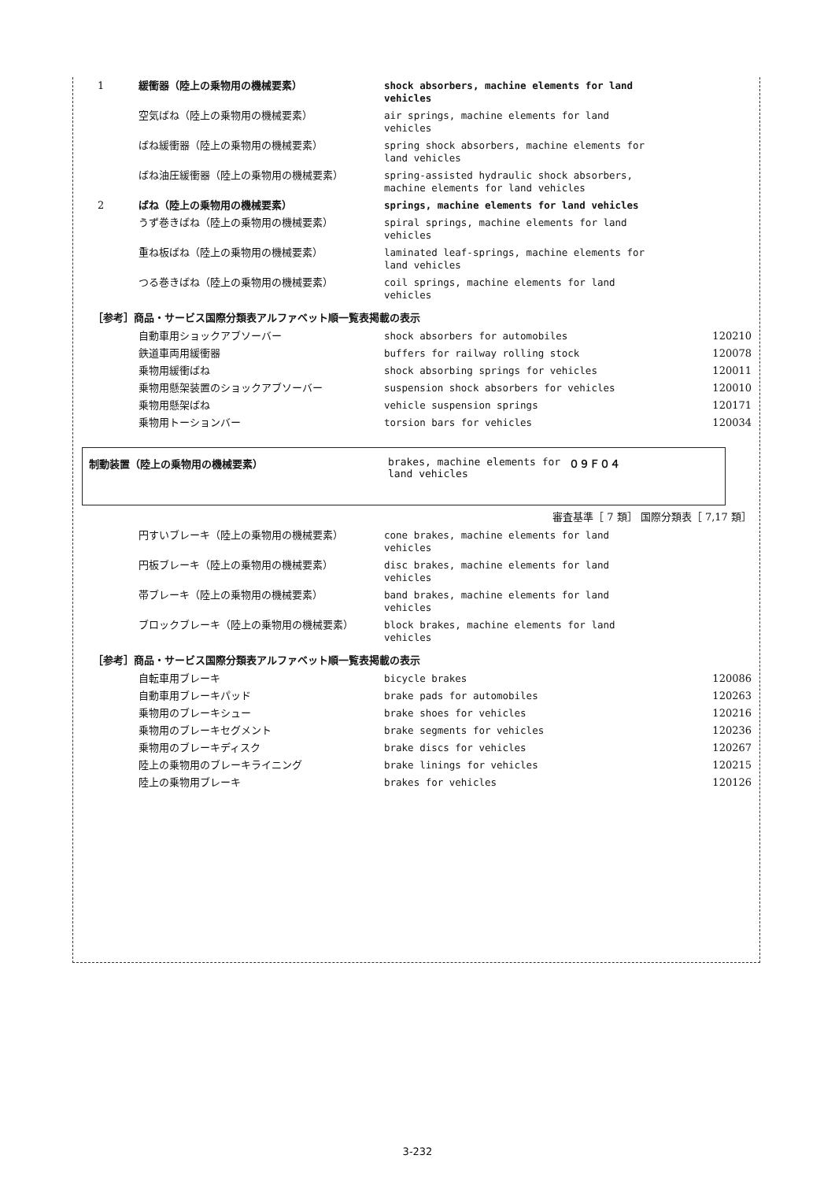| 1 | 緩衝器（陸上の乗物用の機械要素） | shock absorbers, machine elements for land vehicles | |
| | 空気ばね（陸上の乗物用の機械要素） | air springs, machine elements for land vehicles | |
| | ばね緩衝器（陸上の乗物用の機械要素） | spring shock absorbers, machine elements for land vehicles | |
| | ばね油圧緩衝器（陸上の乗物用の機械要素） | spring-assisted hydraulic shock absorbers, machine elements for land vehicles | |
| 2 | ばね（陸上の乗物用の機械要素） | springs, machine elements for land vehicles | |
| | うず巻きばね（陸上の乗物用の機械要素） | spiral springs, machine elements for land vehicles | |
| | 重ね板ばね（陸上の乗物用の機械要素） | laminated leaf-springs, machine elements for land vehicles | |
| | つる巻きばね（陸上の乗物用の機械要素） | coil springs, machine elements for land vehicles | |
| ［参考］商品・サービス国際分類表アルファベット順一覧表掲載の表示 | | | |
| | 自動車用ショックアブソーバー | shock absorbers for automobiles | 120210 |
| | 鉄道車両用緩衝器 | buffers for railway rolling stock | 120078 |
| | 乗物用緩衝ばね | shock absorbing springs for vehicles | 120011 |
| | 乗物用懸架装置のショックアブソーバー | suspension shock absorbers for vehicles | 120010 |
| | 乗物用懸架ばね | vehicle suspension springs | 120171 |
| | 乗物用トーションバー | torsion bars for vehicles | 120034 |
制動装置（陸上の乗物用の機械要素） brakes, machine elements for land vehicles
０９Ｆ０４
審査基準［ 7 類］ 国際分類表［ 7,17 類］
| | 円すいブレーキ（陸上の乗物用の機械要素） | cone brakes, machine elements for land vehicles | |
| | 円板ブレーキ（陸上の乗物用の機械要素） | disc brakes, machine elements for land vehicles | |
| | 帯ブレーキ（陸上の乗物用の機械要素） | band brakes, machine elements for land vehicles | |
| | ブロックブレーキ（陸上の乗物用の機械要素） | block brakes, machine elements for land vehicles | |
| ［参考］商品・サービス国際分類表アルファベット順一覧表掲載の表示 | | | |
| | 自転車用ブレーキ | bicycle brakes | 120086 |
| | 自動車用ブレーキパッド | brake pads for automobiles | 120263 |
| | 乗物用のブレーキシュー | brake shoes for vehicles | 120216 |
| | 乗物用のブレーキセグメント | brake segments for vehicles | 120236 |
| | 乗物用のブレーキディスク | brake discs for vehicles | 120267 |
| | 陸上の乗物用のブレーキライニング | brake linings for vehicles | 120215 |
| | 陸上の乗物用ブレーキ | brakes for vehicles | 120126 |
3-232